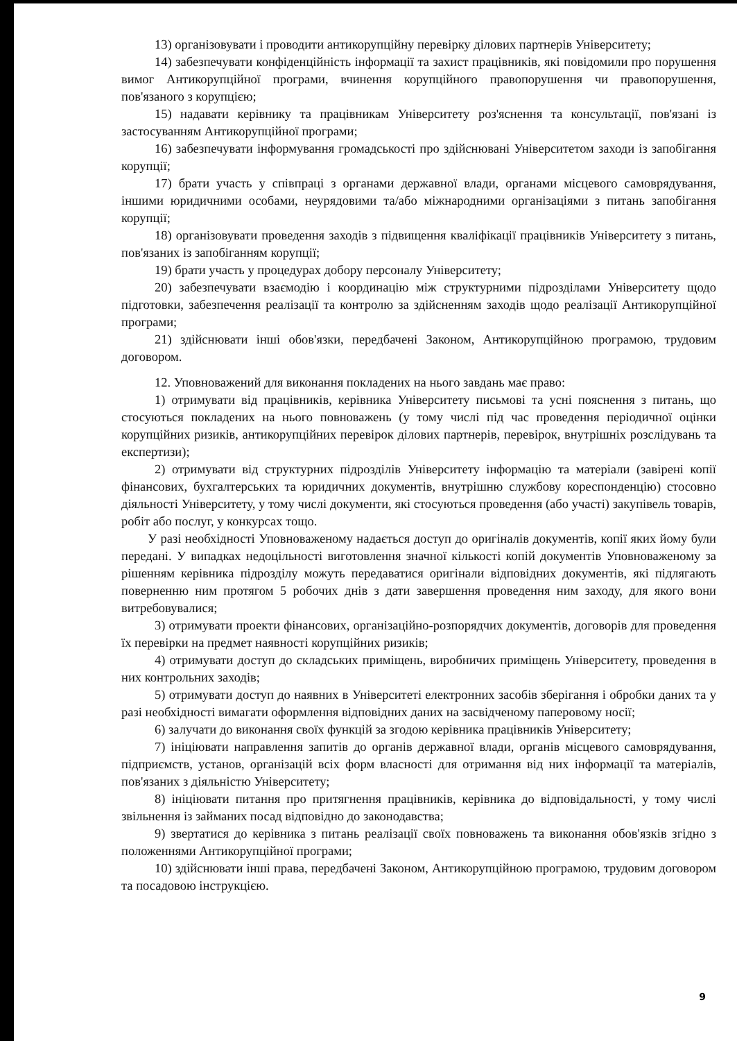13) організовувати і проводити антикорупційну перевірку ділових партнерів Університету;
14) забезпечувати конфіденційність інформації та захист працівників, які повідомили про порушення вимог Антикорупційної програми, вчинення корупційного правопорушення чи правопорушення, пов'язаного з корупцією;
15) надавати керівнику та працівникам Університету роз'яснення та консультації, пов'язані із застосуванням Антикорупційної програми;
16) забезпечувати інформування громадськості про здійснювані Університетом заходи із запобігання корупції;
17) брати участь у співпраці з органами державної влади, органами місцевого самоврядування, іншими юридичними особами, неурядовими та/або міжнародними організаціями з питань запобігання корупції;
18) організовувати проведення заходів з підвищення кваліфікації працівників Університету з питань, пов'язаних із запобіганням корупції;
19) брати участь у процедурах добору персоналу Університету;
20) забезпечувати взаємодію і координацію між структурними підрозділами Університету щодо підготовки, забезпечення реалізації та контролю за здійсненням заходів щодо реалізації Антикорупційної програми;
21) здійснювати інші обов'язки, передбачені Законом, Антикорупційною програмою, трудовим договором.
12. Уповноважений для виконання покладених на нього завдань має право:
1) отримувати від працівників, керівника Університету письмові та усні пояснення з питань, що стосуються покладених на нього повноважень (у тому числі під час проведення періодичної оцінки корупційних ризиків, антикорупційних перевірок ділових партнерів, перевірок, внутрішніх розслідувань та експертизи);
2) отримувати від структурних підрозділів Університету інформацію та матеріали (завірені копії фінансових, бухгалтерських та юридичних документів, внутрішню службову кореспонденцію) стосовно діяльності Університету, у тому числі документи, які стосуються проведення (або участі) закупівель товарів, робіт або послуг, у конкурсах тощо.
У разі необхідності Уповноваженому надається доступ до оригіналів документів, копії яких йому були передані. У випадках недоцільності виготовлення значної кількості копій документів Уповноваженому за рішенням керівника підрозділу можуть передаватися оригінали відповідних документів, які підлягають поверненню ним протягом 5 робочих днів з дати завершення проведення ним заходу, для якого вони витребовувалися;
3) отримувати проекти фінансових, організаційно-розпорядчих документів, договорів для проведення їх перевірки на предмет наявності корупційних ризиків;
4) отримувати доступ до складських приміщень, виробничих приміщень Університету, проведення в них контрольних заходів;
5) отримувати доступ до наявних в Університеті електронних засобів зберігання і обробки даних та у разі необхідності вимагати оформлення відповідних даних на засвідченому паперовому носії;
6) залучати до виконання своїх функцій за згодою керівника працівників Університету;
7) ініціювати направлення запитів до органів державної влади, органів місцевого самоврядування, підприємств, установ, організацій всіх форм власності для отримання від них інформації та матеріалів, пов'язаних з діяльністю Університету;
8) ініціювати питання про притягнення працівників, керівника до відповідальності, у тому числі звільнення із займаних посад відповідно до законодавства;
9) звертатися до керівника з питань реалізації своїх повноважень та виконання обов'язків згідно з положеннями Антикорупційної програми;
10) здійснювати інші права, передбачені Законом, Антикорупційною програмою, трудовим договором та посадовою інструкцією.
9